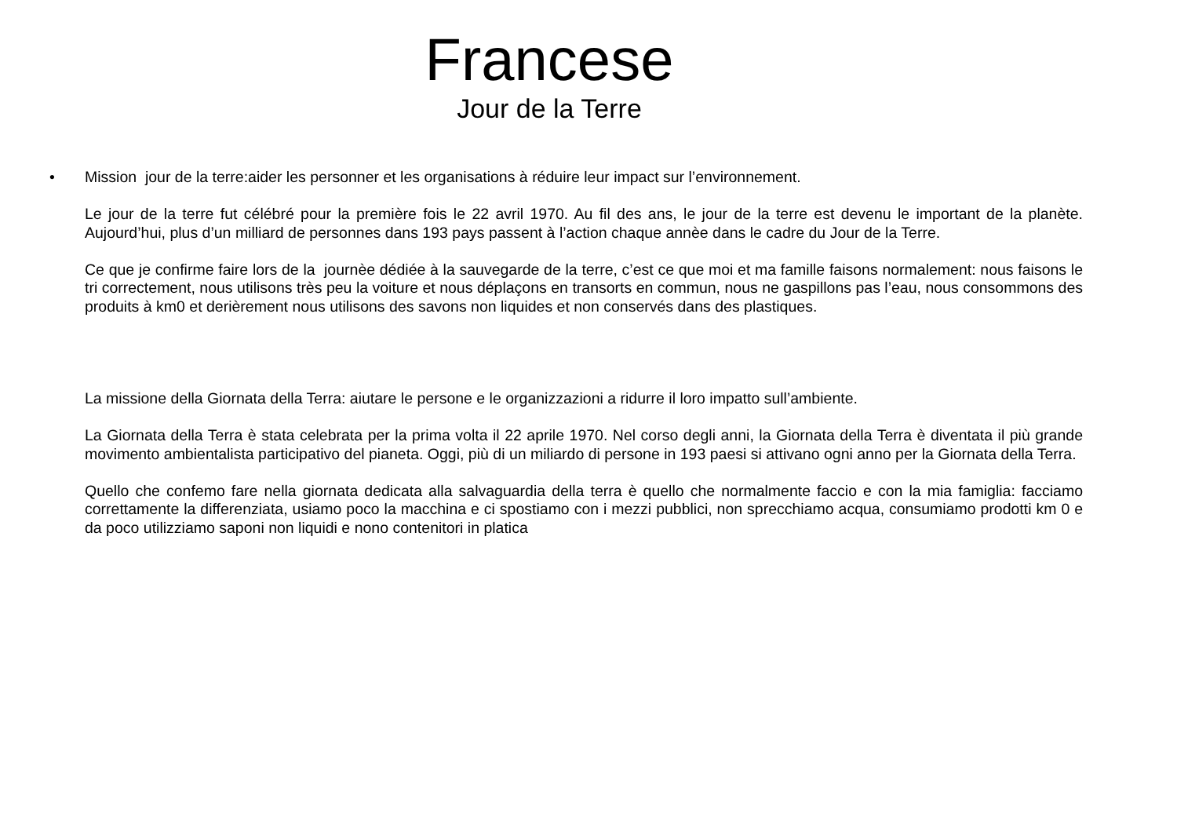Francese
Jour de la Terre
•
Mission jour de la terre:aider les personner et les organisations à réduire leur impact sur l’environnement.
Le jour de la terre fut célébré pour la première fois le 22 avril 1970. Au fil des ans, le jour de la terre est devenu le important de la planète. Aujourd’hui, plus d’un milliard de personnes dans 193 pays passent à l’action chaque annèe dans le cadre du Jour de la Terre.
Ce que je confirme faire lors de la journèe dédiée à la sauvegarde de la terre, c’est ce que moi et ma famille faisons normalement: nous faisons le tri correctement, nous utilisons très peu la voiture et nous déplaçons en transorts en commun, nous ne gaspillons pas l’eau, nous consommons des produits à km0 et derièrement nous utilisons des savons non liquides et non conservés dans des plastiques.
La missione della Giornata della Terra: aiutare le persone e le organizzazioni a ridurre il loro impatto sull’ambiente.
La Giornata della Terra è stata celebrata per la prima volta il 22 aprile 1970. Nel corso degli anni, la Giornata della Terra è diventata il più grande movimento ambientalista participativo del pianeta. Oggi, più di un miliardo di persone in 193 paesi si attivano ogni anno per la Giornata della Terra.
Quello che confemo fare nella giornata dedicata alla salvaguardia della terra è quello che normalmente faccio e con la mia famiglia: facciamo correttamente la differenziata, usiamo poco la macchina e ci spostiamo con i mezzi pubblici, non sprecchiamo acqua, consumiamo prodotti km 0 e da poco utilizziamo saponi non liquidi e nono contenitori in platica